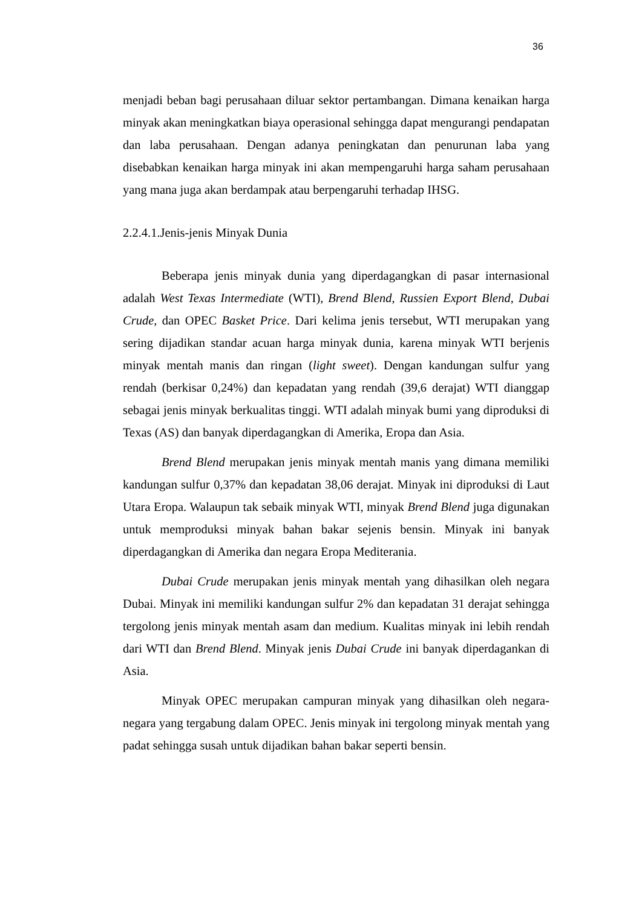36
menjadi beban bagi perusahaan diluar sektor pertambangan. Dimana kenaikan harga minyak akan meningkatkan biaya operasional sehingga dapat mengurangi pendapatan dan laba perusahaan. Dengan adanya peningkatan dan penurunan laba yang disebabkan kenaikan harga minyak ini akan mempengaruhi harga saham perusahaan yang mana juga akan berdampak atau berpengaruhi terhadap IHSG.
2.2.4.1.Jenis-jenis Minyak Dunia
Beberapa jenis minyak dunia yang diperdagangkan di pasar internasional adalah West Texas Intermediate (WTI), Brend Blend, Russien Export Blend, Dubai Crude, dan OPEC Basket Price. Dari kelima jenis tersebut, WTI merupakan yang sering dijadikan standar acuan harga minyak dunia, karena minyak WTI berjenis minyak mentah manis dan ringan (light sweet). Dengan kandungan sulfur yang rendah (berkisar 0,24%) dan kepadatan yang rendah (39,6 derajat) WTI dianggap sebagai jenis minyak berkualitas tinggi. WTI adalah minyak bumi yang diproduksi di Texas (AS) dan banyak diperdagangkan di Amerika, Eropa dan Asia.
Brend Blend merupakan jenis minyak mentah manis yang dimana memiliki kandungan sulfur 0,37% dan kepadatan 38,06 derajat. Minyak ini diproduksi di Laut Utara Eropa. Walaupun tak sebaik minyak WTI, minyak Brend Blend juga digunakan untuk memproduksi minyak bahan bakar sejenis bensin. Minyak ini banyak diperdagangkan di Amerika dan negara Eropa Mediterania.
Dubai Crude merupakan jenis minyak mentah yang dihasilkan oleh negara Dubai. Minyak ini memiliki kandungan sulfur 2% dan kepadatan 31 derajat sehingga tergolong jenis minyak mentah asam dan medium. Kualitas minyak ini lebih rendah dari WTI dan Brend Blend. Minyak jenis Dubai Crude ini banyak diperdagankan di Asia.
Minyak OPEC merupakan campuran minyak yang dihasilkan oleh negara-negara yang tergabung dalam OPEC. Jenis minyak ini tergolong minyak mentah yang padat sehingga susah untuk dijadikan bahan bakar seperti bensin.